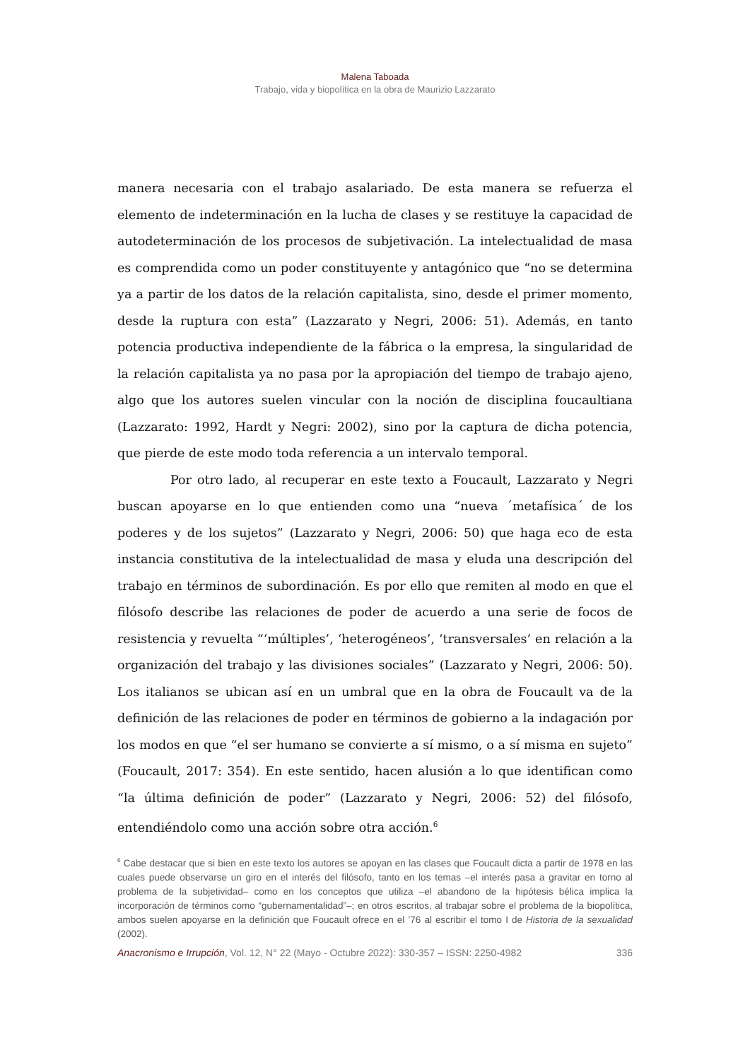Malena Taboada
Trabajo, vida y biopolítica en la obra de Maurizio Lazzarato
manera necesaria con el trabajo asalariado. De esta manera se refuerza el elemento de indeterminación en la lucha de clases y se restituye la capacidad de autodeterminación de los procesos de subjetivación. La intelectualidad de masa es comprendida como un poder constituyente y antagónico que “no se determina ya a partir de los datos de la relación capitalista, sino, desde el primer momento, desde la ruptura con esta” (Lazzarato y Negri, 2006: 51). Además, en tanto potencia productiva independiente de la fábrica o la empresa, la singularidad de la relación capitalista ya no pasa por la apropiación del tiempo de trabajo ajeno, algo que los autores suelen vincular con la noción de disciplina foucaultiana (Lazzarato: 1992, Hardt y Negri: 2002), sino por la captura de dicha potencia, que pierde de este modo toda referencia a un intervalo temporal.
Por otro lado, al recuperar en este texto a Foucault, Lazzarato y Negri buscan apoyarse en lo que entienden como una “nueva ´metafísica´ de los poderes y de los sujetos” (Lazzarato y Negri, 2006: 50) que haga eco de esta instancia constitutiva de la intelectualidad de masa y eluda una descripción del trabajo en términos de subordinación. Es por ello que remiten al modo en que el filósofo describe las relaciones de poder de acuerdo a una serie de focos de resistencia y revuelta “‘múltiples’, ‘heterogéneos’, ‘transversales’ en relación a la organización del trabajo y las divisiones sociales” (Lazzarato y Negri, 2006: 50). Los italianos se ubican así en un umbral que en la obra de Foucault va de la definición de las relaciones de poder en términos de gobierno a la indagación por los modos en que “el ser humano se convierte a sí mismo, o a sí misma en sujeto” (Foucault, 2017: 354). En este sentido, hacen alusión a lo que identifican como “la última definición de poder” (Lazzarato y Negri, 2006: 52) del filósofo, entendiéndolo como una acción sobre otra acción.<sup>6</sup>
<sup>6</sup> Cabe destacar que si bien en este texto los autores se apoyan en las clases que Foucault dicta a partir de 1978 en las cuales puede observarse un giro en el interés del filósofo, tanto en los temas –el interés pasa a gravitar en torno al problema de la subjetividad– como en los conceptos que utiliza –el abandono de la hipótesis bélica implica la incorporación de términos como “gubernamentalidad”–; en otros escritos, al trabajar sobre el problema de la biopolítica, ambos suelen apoyarse en la definición que Foucault ofrece en el ’76 al escribir el tomo I de Historia de la sexualidad (2002).
Anacronismo e Irrupción, Vol. 12, N° 22 (Mayo - Octubre 2022): 330-357 – ISSN: 2250-4982 336